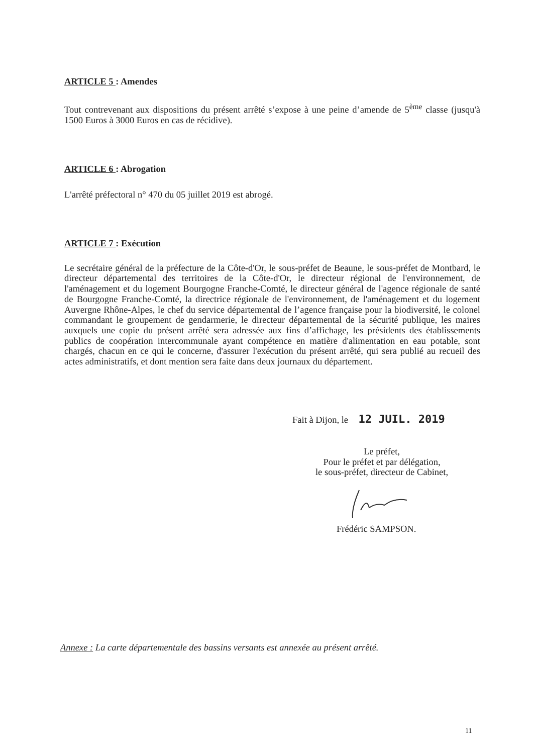ARTICLE 5 : Amendes
Tout contrevenant aux dispositions du présent arrêté s’expose à une peine d’amende de 5<sup>ème</sup> classe (jusqu'à 1500 Euros à 3000 Euros en cas de récidive).
ARTICLE 6 : Abrogation
L'arrêté préfectoral n° 470 du 05 juillet 2019 est abrogé.
ARTICLE 7 : Exécution
Le secrétaire général de la préfecture de la Côte-d'Or, le sous-préfet de Beaune, le sous-préfet de Montbard, le directeur départemental des territoires de la Côte-d'Or, le directeur régional de l'environnement, de l'aménagement et du logement Bourgogne Franche-Comté, le directeur général de l'agence régionale de santé de Bourgogne Franche-Comté, la directrice régionale de l'environnement, de l'aménagement et du logement Auvergne Rhône-Alpes, le chef du service départemental de l’agence française pour la biodiversité, le colonel commandant le groupement de gendarmerie, le directeur départemental de la sécurité publique, les maires auxquels une copie du présent arrêté sera adressée aux fins d’affichage, les présidents des établissements publics de coopération intercommunale ayant compétence en matière d'alimentation en eau potable, sont chargés, chacun en ce qui le concerne, d'assurer l'exécution du présent arrêté, qui sera publié au recueil des actes administratifs, et dont mention sera faite dans deux journaux du département.
Fait à Dijon, le 12 JUIL. 2019
Le préfet,
Pour le préfet et par délégation,
le sous-préfet, directeur de Cabinet,
Frédéric SAMPSON.
Annexe : La carte départementale des bassins versants est annexée au présent arrêté.
11